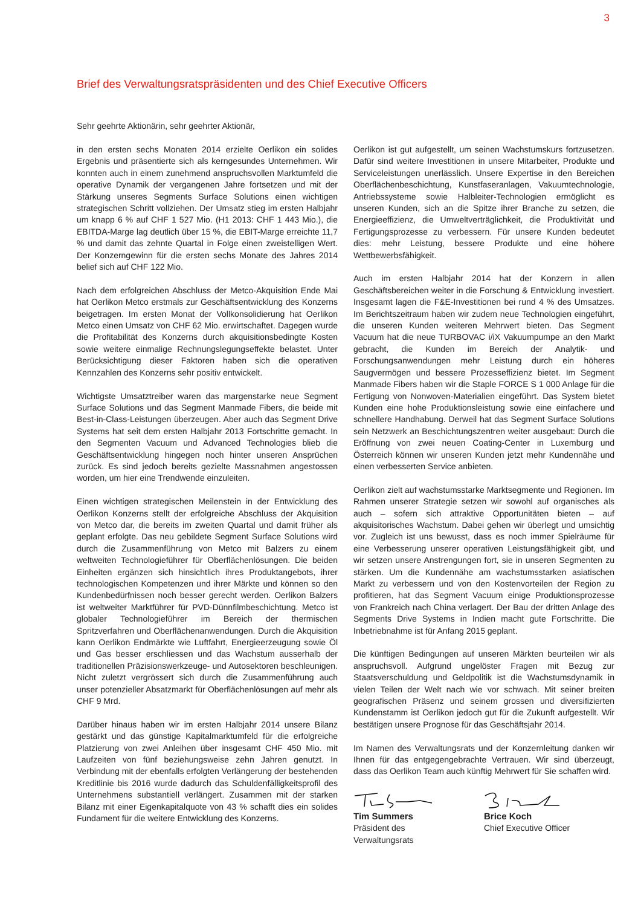3
Brief des Verwaltungsratspräsidenten und des Chief Executive Officers
Sehr geehrte Aktionärin, sehr geehrter Aktionär,
in den ersten sechs Monaten 2014 erzielte Oerlikon ein solides Ergebnis und präsentierte sich als kerngesundes Unternehmen. Wir konnten auch in einem zunehmend anspruchsvollen Marktumfeld die operative Dynamik der vergangenen Jahre fortsetzen und mit der Stärkung unseres Segments Surface Solutions einen wichtigen strategischen Schritt vollziehen. Der Umsatz stieg im ersten Halbjahr um knapp 6 % auf CHF 1 527 Mio. (H1 2013: CHF 1 443 Mio.), die EBITDA-Marge lag deutlich über 15 %, die EBIT-Marge erreichte 11,7 % und damit das zehnte Quartal in Folge einen zweistelligen Wert. Der Konzerngewinn für die ersten sechs Monate des Jahres 2014 belief sich auf CHF 122 Mio.
Nach dem erfolgreichen Abschluss der Metco-Akquisition Ende Mai hat Oerlikon Metco erstmals zur Geschäftsentwicklung des Konzerns beigetragen. Im ersten Monat der Vollkonsolidierung hat Oerlikon Metco einen Umsatz von CHF 62 Mio. erwirtschaftet. Dagegen wurde die Profitabilität des Konzerns durch akquisitionsbedingte Kosten sowie weitere einmalige Rechnungslegungseffekte belastet. Unter Berücksichtigung dieser Faktoren haben sich die operativen Kennzahlen des Konzerns sehr positiv entwickelt.
Wichtigste Umsatztreiber waren das margenstarke neue Segment Surface Solutions und das Segment Manmade Fibers, die beide mit Best-in-Class-Leistungen überzeugen. Aber auch das Segment Drive Systems hat seit dem ersten Halbjahr 2013 Fortschritte gemacht. In den Segmenten Vacuum und Advanced Technologies blieb die Geschäftsentwicklung hingegen noch hinter unseren Ansprüchen zurück. Es sind jedoch bereits gezielte Massnahmen angestossen worden, um hier eine Trendwende einzuleiten.
Einen wichtigen strategischen Meilenstein in der Entwicklung des Oerlikon Konzerns stellt der erfolgreiche Abschluss der Akquisition von Metco dar, die bereits im zweiten Quartal und damit früher als geplant erfolgte. Das neu gebildete Segment Surface Solutions wird durch die Zusammenführung von Metco mit Balzers zu einem weltweiten Technologieführer für Oberflächenlösungen. Die beiden Einheiten ergänzen sich hinsichtlich ihres Produktangebots, ihrer technologischen Kompetenzen und ihrer Märkte und können so den Kundenbedürfnissen noch besser gerecht werden. Oerlikon Balzers ist weltweiter Marktführer für PVD-Dünnfilmbeschichtung. Metco ist globaler Technologieführer im Bereich der thermischen Spritzverfahren und Oberflächenanwendungen. Durch die Akquisition kann Oerlikon Endmärkte wie Luftfahrt, Energieerzeugung sowie Öl und Gas besser erschliessen und das Wachstum ausserhalb der traditionellen Präzisionswerkzeuge- und Autosektoren beschleunigen. Nicht zuletzt vergrössert sich durch die Zusammenführung auch unser potenzieller Absatzmarkt für Oberflächenlösungen auf mehr als CHF 9 Mrd.
Darüber hinaus haben wir im ersten Halbjahr 2014 unsere Bilanz gestärkt und das günstige Kapitalmarktumfeld für die erfolgreiche Platzierung von zwei Anleihen über insgesamt CHF 450 Mio. mit Laufzeiten von fünf beziehungsweise zehn Jahren genutzt. In Verbindung mit der ebenfalls erfolgten Verlängerung der bestehenden Kreditlinie bis 2016 wurde dadurch das Schuldenfälligkeitsprofil des Unternehmens substantiell verlängert. Zusammen mit der starken Bilanz mit einer Eigenkapitalquote von 43 % schafft dies ein solides Fundament für die weitere Entwicklung des Konzerns.
Oerlikon ist gut aufgestellt, um seinen Wachstumskurs fortzusetzen. Dafür sind weitere Investitionen in unsere Mitarbeiter, Produkte und Serviceleistungen unerlässlich. Unsere Expertise in den Bereichen Oberflächenbeschichtung, Kunstfaseranlagen, Vakuumtechnologie, Antriebssysteme sowie Halbleiter-Technologien ermöglicht es unseren Kunden, sich an die Spitze ihrer Branche zu setzen, die Energieeffizienz, die Umweltverträglichkeit, die Produktivität und Fertigungsprozesse zu verbessern. Für unsere Kunden bedeutet dies: mehr Leistung, bessere Produkte und eine höhere Wettbewerbsfähigkeit.
Auch im ersten Halbjahr 2014 hat der Konzern in allen Geschäftsbereichen weiter in die Forschung & Entwicklung investiert. Insgesamt lagen die F&E-Investitionen bei rund 4 % des Umsatzes. Im Berichtszeitraum haben wir zudem neue Technologien eingeführt, die unseren Kunden weiteren Mehrwert bieten. Das Segment Vacuum hat die neue TURBOVAC i/iX Vakuumpumpe an den Markt gebracht, die Kunden im Bereich der Analytik- und Forschungsanwendungen mehr Leistung durch ein höheres Saugvermögen und bessere Prozesseffizienz bietet. Im Segment Manmade Fibers haben wir die Staple FORCE S 1 000 Anlage für die Fertigung von Nonwoven-Materialien eingeführt. Das System bietet Kunden eine hohe Produktionsleistung sowie eine einfachere und schnellere Handhabung. Derweil hat das Segment Surface Solutions sein Netzwerk an Beschichtungszentren weiter ausgebaut: Durch die Eröffnung von zwei neuen Coating-Center in Luxemburg und Österreich können wir unseren Kunden jetzt mehr Kundennähe und einen verbesserten Service anbieten.
Oerlikon zielt auf wachstumsstarke Marktsegmente und Regionen. Im Rahmen unserer Strategie setzen wir sowohl auf organisches als auch – sofern sich attraktive Opportunitäten bieten – auf akquisitorisches Wachstum. Dabei gehen wir überlegt und umsichtig vor. Zugleich ist uns bewusst, dass es noch immer Spielräume für eine Verbesserung unserer operativen Leistungsfähigkeit gibt, und wir setzen unsere Anstrengungen fort, sie in unseren Segmenten zu stärken. Um die Kundennähe am wachstumsstarken asiatischen Markt zu verbessern und von den Kostenvorteilen der Region zu profitieren, hat das Segment Vacuum einige Produktionsprozesse von Frankreich nach China verlagert. Der Bau der dritten Anlage des Segments Drive Systems in Indien macht gute Fortschritte. Die Inbetriebnahme ist für Anfang 2015 geplant.
Die künftigen Bedingungen auf unseren Märkten beurteilen wir als anspruchsvoll. Aufgrund ungelöster Fragen mit Bezug zur Staatsverschuldung und Geldpolitik ist die Wachstumsdynamik in vielen Teilen der Welt nach wie vor schwach. Mit seiner breiten geografischen Präsenz und seinem grossen und diversifizierten Kundenstamm ist Oerlikon jedoch gut für die Zukunft aufgestellt. Wir bestätigen unsere Prognose für das Geschäftsjahr 2014.
Im Namen des Verwaltungsrats und der Konzernleitung danken wir Ihnen für das entgegengebrachte Vertrauen. Wir sind überzeugt, dass das Oerlikon Team auch künftig Mehrwert für Sie schaffen wird.
Tim Summers
Präsident des
Verwaltungsrats
Brice Koch
Chief Executive Officer